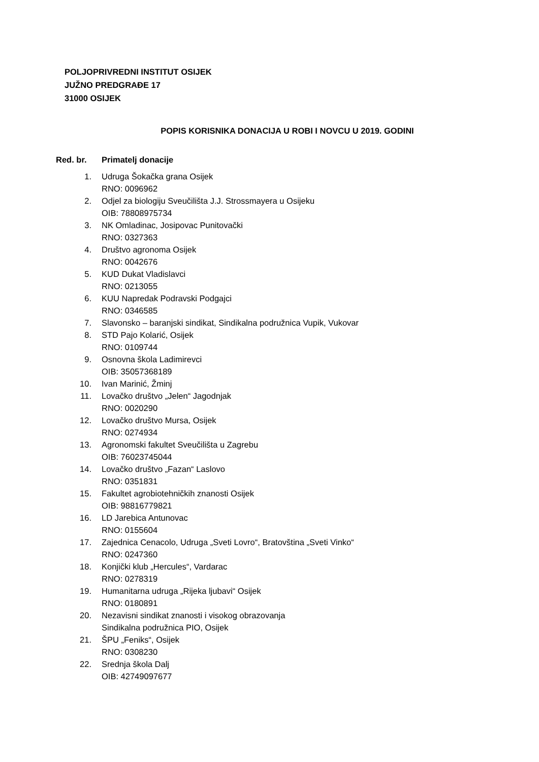POLJOPRIVREDNI INSTITUT OSIJEK
JUŽNO PREDGRAĐE 17
31000 OSIJEK
POPIS KORISNIKA DONACIJA U ROBI I NOVCU U 2019. GODINI
Red. br. Primatelj donacije
1. Udruga Šokačka grana Osijek
RNO: 0096962
2. Odjel za biologiju Sveučilišta J.J. Strossmayera u Osijeku
OIB: 78808975734
3. NK Omladinac, Josipovac Punitovački
RNO: 0327363
4. Društvo agronoma Osijek
RNO: 0042676
5. KUD Dukat Vladislavci
RNO: 0213055
6. KUU Napredak Podravski Podgajci
RNO: 0346585
7. Slavonsko – baranjski sindikat, Sindikalna podružnica Vupik, Vukovar
8. STD Pajo Kolarić, Osijek
RNO: 0109744
9. Osnovna škola Ladimirevci
OIB: 35057368189
10. Ivan Marinić, Žminj
11. Lovačko društvo „Jelen“ Jagodnjak
RNO: 0020290
12. Lovačko društvo Mursa, Osijek
RNO: 0274934
13. Agronomski fakultet Sveučilišta u Zagrebu
OIB: 76023745044
14. Lovačko društvo „Fazan“ Laslovo
RNO: 0351831
15. Fakultet agrobiotehničkih znanosti Osijek
OIB: 98816779821
16. LD Jarebica Antunovac
RNO: 0155604
17. Zajednica Cenacolo, Udruga „Sveti Lovro“, Bratovština „Sveti Vinko“
RNO: 0247360
18. Konjički klub „Hercules“, Vardarac
RNO: 0278319
19. Humanitarna udruga „Rijeka ljubavi“ Osijek
RNO: 0180891
20. Nezavisni sindikat znanosti i visokog obrazovanja
Sindikalna podružnica PIO, Osijek
21. ŠPU „Feniks“, Osijek
RNO: 0308230
22. Srednja škola Dalj
OIB: 42749097677